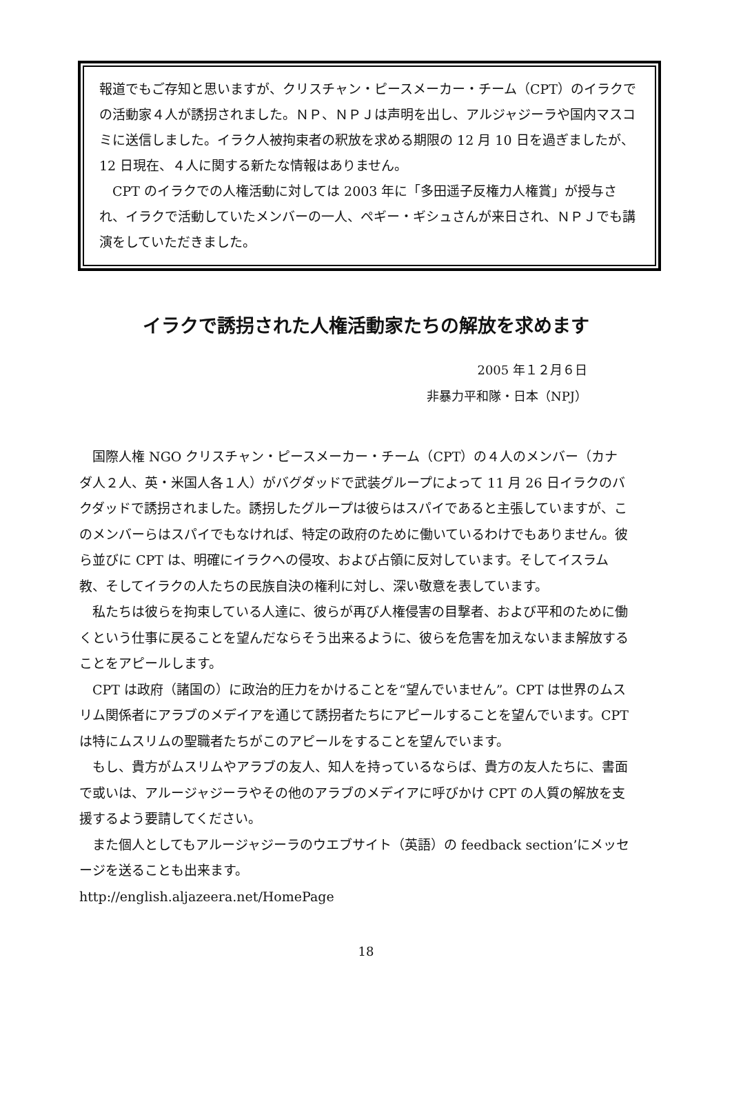報道でもご存知と思いますが、クリスチャン・ピースメーカー・チーム（CPT）のイラクでの活動家４人が誘拐されました。ＮＰ、ＮＰＪは声明を出し、アルジャジーラや国内マスコミに送信しました。イラク人被拘束者の釈放を求める期限の 12 月 10 日を過ぎましたが、12 日現在、４人に関する新たな情報はありません。
　CPT のイラクでの人権活動に対しては 2003 年に「多田遥子反権力人権賞」が授与され、イラクで活動していたメンバーの一人、ペギー・ギシュさんが来日され、ＮＰＪでも講演をしていただきました。
イラクで誘拐された人権活動家たちの解放を求めます
2005 年１２月６日
非暴力平和隊・日本（NPJ）
　国際人権 NGO クリスチャン・ピースメーカー・チーム（CPT）の４人のメンバー（カナダ人２人、英・米国人各１人）がバグダッドで武装グループによって 11 月 26 日イラクのバクダッドで誘拐されました。誘拐したグループは彼らはスパイであると主張していますが、このメンバーらはスパイでもなければ、特定の政府のために働いているわけでもありません。彼ら並びに CPT は、明確にイラクへの侵攻、および占領に反対しています。そしてイスラム教、そしてイラクの人たちの民族自決の権利に対し、深い敬意を表しています。
　私たちは彼らを拘束している人達に、彼らが再び人権侵害の目撃者、および平和のために働くという仕事に戻ることを望んだならそう出来るように、彼らを危害を加えないまま解放することをアピールします。
　CPT は政府（諸国の）に政治的圧力をかけることを“望んでいません”。CPT は世界のムスリム関係者にアラブのメデイアを通じて誘拐者たちにアピールすることを望んでいます。CPT は特にムスリムの聖職者たちがこのアピールをすることを望んでいます。
　もし、貴方がムスリムやアラブの友人、知人を持っているならば、貴方の友人たちに、書面で或いは、アルージャジーラやその他のアラブのメデイアに呼びかけ CPT の人質の解放を支援するよう要請してください。
　また個人としてもアルージャジーラのウエブサイト（英語）の feedback section’にメッセージを送ることも出来ます。
http://english.aljazeera.net/HomePage
18